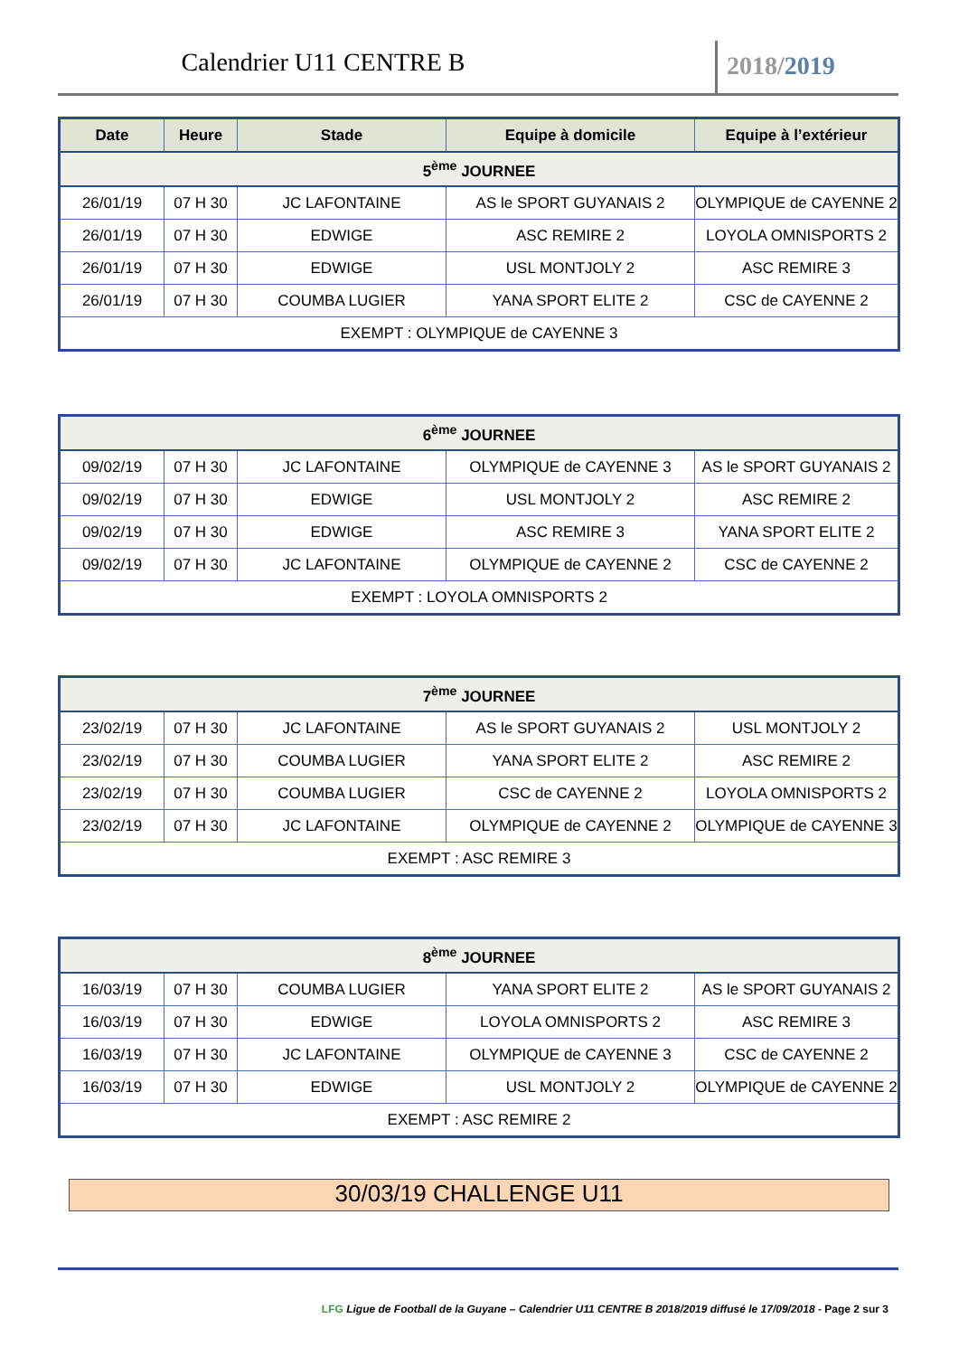Calendrier U11 CENTRE B
2018/2019
| Date | Heure | Stade | Equipe à domicile | Equipe à l’extérieur |
| --- | --- | --- | --- | --- |
| 5<sup>ème</sup> JOURNEE | | | | |
| 26/01/19 | 07 H 30 | JC LAFONTAINE | AS le SPORT GUYANAIS 2 | OLYMPIQUE de CAYENNE 2 |
| 26/01/19 | 07 H 30 | EDWIGE | ASC REMIRE 2 | LOYOLA OMNISPORTS 2 |
| 26/01/19 | 07 H 30 | EDWIGE | USL MONTJOLY 2 | ASC REMIRE 3 |
| 26/01/19 | 07 H 30 | COUMBA LUGIER | YANA SPORT ELITE 2 | CSC de CAYENNE 2 |
| EXEMPT : OLYMPIQUE de CAYENNE 3 | | | | |
| 6<sup>ème</sup> JOURNEE | | | | |
| 09/02/19 | 07 H 30 | JC LAFONTAINE | OLYMPIQUE de CAYENNE 3 | AS le SPORT GUYANAIS 2 |
| 09/02/19 | 07 H 30 | EDWIGE | USL MONTJOLY 2 | ASC REMIRE 2 |
| 09/02/19 | 07 H 30 | EDWIGE | ASC REMIRE 3 | YANA SPORT ELITE 2 |
| 09/02/19 | 07 H 30 | JC LAFONTAINE | OLYMPIQUE de CAYENNE 2 | CSC de CAYENNE 2 |
| EXEMPT : LOYOLA OMNISPORTS 2 | | | | |
| 7<sup>ème</sup> JOURNEE | | | | |
| 23/02/19 | 07 H 30 | JC LAFONTAINE | AS le SPORT GUYANAIS 2 | USL MONTJOLY 2 |
| 23/02/19 | 07 H 30 | COUMBA LUGIER | YANA SPORT ELITE 2 | ASC REMIRE 2 |
| 23/02/19 | 07 H 30 | COUMBA LUGIER | CSC de CAYENNE 2 | LOYOLA OMNISPORTS 2 |
| 23/02/19 | 07 H 30 | JC LAFONTAINE | OLYMPIQUE de CAYENNE 2 | OLYMPIQUE de CAYENNE 3 |
| EXEMPT : ASC REMIRE 3 | | | | |
| 8<sup>ème</sup> JOURNEE | | | | |
| 16/03/19 | 07 H 30 | COUMBA LUGIER | YANA SPORT ELITE 2 | AS le SPORT GUYANAIS 2 |
| 16/03/19 | 07 H 30 | EDWIGE | LOYOLA OMNISPORTS 2 | ASC REMIRE 3 |
| 16/03/19 | 07 H 30 | JC LAFONTAINE | OLYMPIQUE de CAYENNE 3 | CSC de CAYENNE 2 |
| 16/03/19 | 07 H 30 | EDWIGE | USL MONTJOLY 2 | OLYMPIQUE de CAYENNE 2 |
| EXEMPT : ASC REMIRE 2 | | | | |
30/03/19 CHALLENGE U11
LFG Ligue de Football de la Guyane – Calendrier U11 CENTRE B 2018/2019 diffusé le 17/09/2018 - Page 2 sur 3